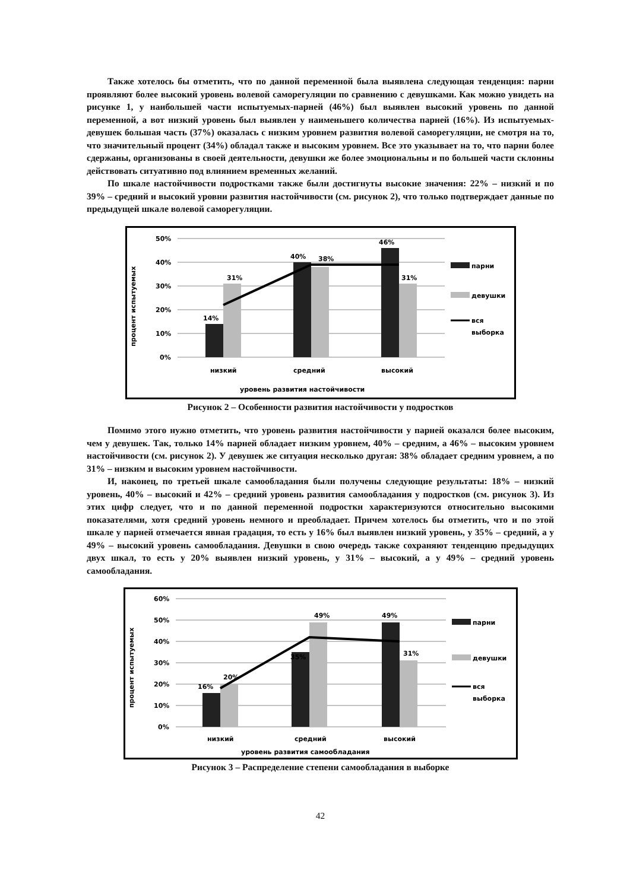Также хотелось бы отметить, что по данной переменной была выявлена следующая тенденция: парни проявляют более высокий уровень волевой саморегуляции по сравнению с девушками. Как можно увидеть на рисунке 1, у наибольшей части испытуемых-парней (46%) был выявлен высокий уровень по данной переменной, а вот низкий уровень был выявлен у наименьшего количества парней (16%). Из испытуемых-девушек большая часть (37%) оказалась с низким уровнем развития волевой саморегуляции, не смотря на то, что значительный процент (34%) обладал также и высоким уровнем. Все это указывает на то, что парни более сдержаны, организованы в своей деятельности, девушки же более эмоциональны и по большей части склонны действовать ситуативно под влиянием временных желаний.
По шкале настойчивости подростками также были достигнуты высокие значения: 22% – низкий и по 39% – средний и высокий уровни развития настойчивости (см. рисунок 2), что только подтверждает данные по предыдущей шкале волевой саморегуляции.
процент испытуемых
50%
40%
30%
20%
10%
0%
14%
31%
40%
38%
46%
31%
низкий
средний
высокий
уровень развития настойчивости
парни
девушки
вся
выборка
Рисунок 2 – Особенности развития настойчивости у подростков
Помимо этого нужно отметить, что уровень развития настойчивости у парней оказался более высоким, чем у девушек. Так, только 14% парней обладает низким уровнем, 40% – средним, а 46% – высоким уровнем настойчивости (см. рисунок 2). У девушек же ситуация несколько другая: 38% обладает средним уровнем, а по 31% – низким и высоким уровнем настойчивости.
И, наконец, по третьей шкале самообладания были получены следующие результаты: 18% – низкий уровень, 40% – высокий и 42% – средний уровень развития самообладания у подростков (см. рисунок 3). Из этих цифр следует, что и по данной переменной подростки характеризуются относительно высокими показателями, хотя средний уровень немного и преобладает. Причем хотелось бы отметить, что и по этой шкале у парней отмечается явная градация, то есть у 16% был выявлен низкий уровень, у 35% – средний, а у 49% – высокий уровень самообладания. Девушки в свою очередь также сохраняют тенденцию предыдущих двух шкал, то есть у 20% выявлен низкий уровень, у 31% – высокий, а у 49% – средний уровень самообладания.
процент испытуемых
60%
50%
40%
30%
20%
10%
0%
16%
20%
35%
49%
49%
31%
низкий
средний
высокий
уровень развития самообладания
парни
девушки
вся
выборка
Рисунок 3 – Распределение степени самообладания в выборке
42